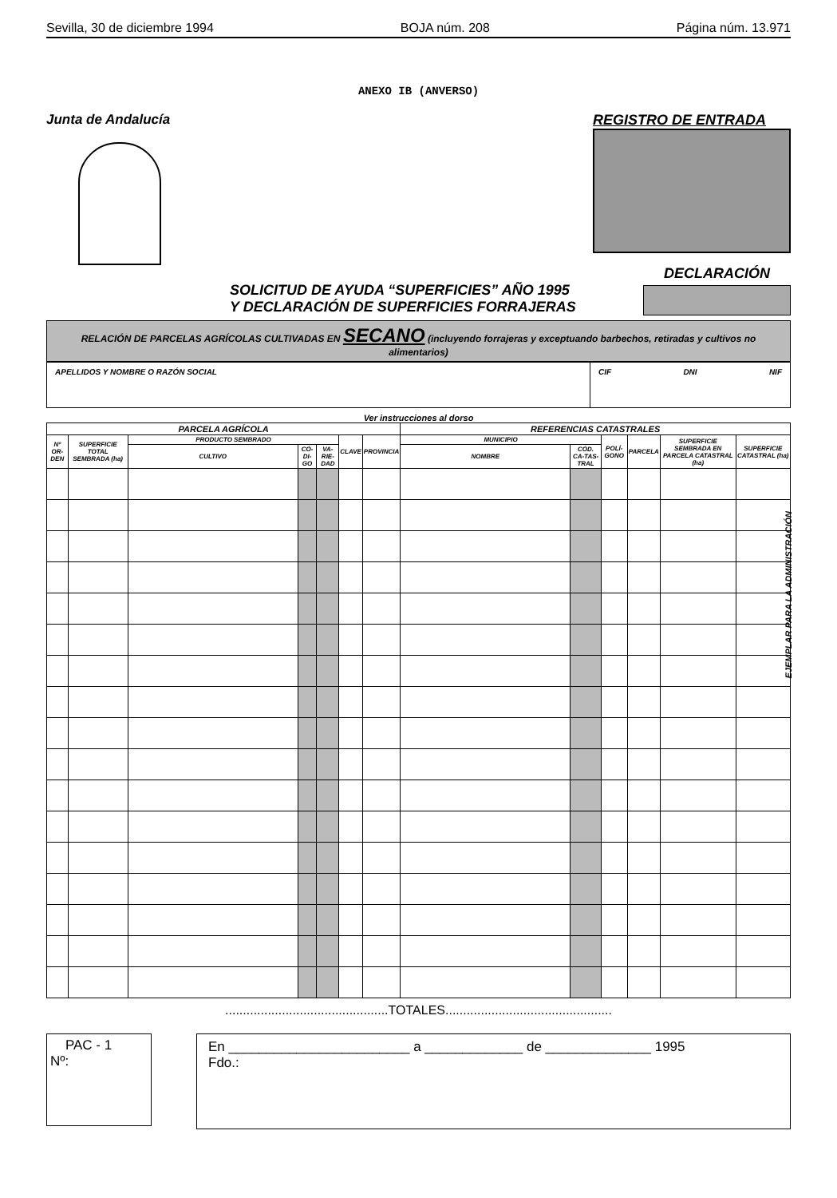Sevilla, 30 de diciembre 1994 BOJA núm. 208 Página núm. 13.971
ANEXO IB (ANVERSO)
Junta de Andalucía REGISTRO DE ENTRADA
SOLICITUD DE AYUDA “SUPERFICIES” AÑO 1995
Y DECLARACIÓN DE SUPERFICIES FORRAJERAS
DECLARACIÓN
RELACIÓN DE PARCELAS AGRÍCOLAS CULTIVADAS EN SECANO (incluyendo forrajeras y exceptuando barbechos, retiradas y cultivos no alimentarios)
APELLIDOS Y NOMBRE O RAZÓN SOCIAL
CIF DNI NIF
Ver instrucciones al dorso
| PARCELA AGRÍCOLA | | | | | | | REFERENCIAS CATASTRALES | | | | | |
| --- | --- | --- | --- | --- | --- | --- | --- | --- | --- | --- | --- | --- |
| Nº OR-DEN | SUPERFICIE TOTAL SEMBRADA (ha) | PRODUCTO SEMBRADO | | | CLAVE | PROVINCIA | MUNICIPIO | | POLÍ-GONO | PARCELA | SUPERFICIE SEMBRADA EN PARCELA CATASTRAL (ha) | SUPERFICIE CATASTRAL (ha) |
| | | CULTIVO | CÓ-DI-GO | VA-RIE-DAD | | | NOMBRE | CÓD. CA-TAS-TRAL | | | | |
..............................................TOTALES...............................................
PAC - 1
Nº:
En ________________________ a _____________ de ______________ 1995
Fdo.:
EJEMPLAR PARA LA ADMINISTRACIÓN